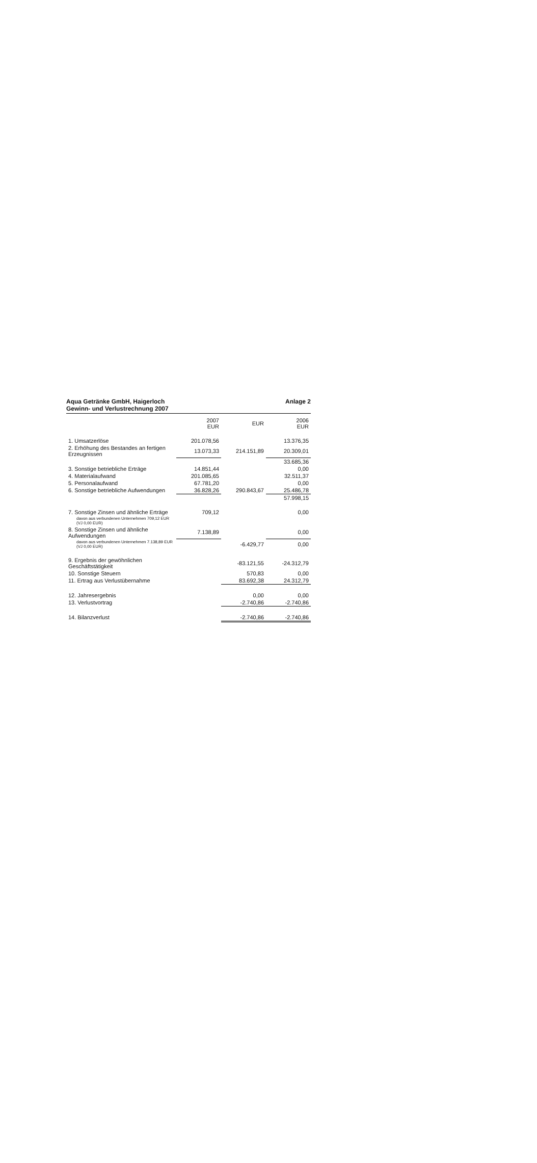Aqua Getränke GmbH, Haigerloch Anlage 2
Gewinn- und Verlustrechnung 2007
| | 2007 EUR | EUR | 2006 EUR |
| --- | --- | --- | --- |
| 1. Umsatzerlöse | 201.078,56 | | 13.376,35 |
| 2. Erhöhung des Bestandes an fertigen Erzeugnissen | 13.073,33 | 214.151,89 | 20.309,01 |
| | | | 33.685,36 |
| 3. Sonstige betriebliche Erträge | 14.851,44 | | 0,00 |
| 4. Materialaufwand | 201.085,65 | | 32.511,37 |
| 5. Personalaufwand | 67.781,20 | | 0,00 |
| 6. Sonstige betriebliche Aufwendungen | 36.828,26 | 290.843,67 | 25.486,78 |
| | | | 57.998,15 |
| 7. Sonstige Zinsen und ähnliche Erträge | 709,12 | | 0,00 |
| davon aus verbundenen Unternehmen 709,12 EUR (VJ 0,00 EUR) | | | |
| 8. Sonstige Zinsen und ähnliche Aufwendungen | 7.138,89 | | 0,00 |
| davon aus verbundenen Unternehmen 7.138,89 EUR (VJ 0,00 EUR) | | -6.429,77 | 0,00 |
| 9. Ergebnis der gewöhnlichen Geschäftstätigkeit | | -83.121,55 | -24.312,79 |
| 10. Sonstige Steuern | | 570,83 | 0,00 |
| 11. Ertrag aus Verlustübernahme | | 83.692,38 | 24.312,79 |
| 12. Jahresergebnis | | 0,00 | 0,00 |
| 13. Verlustvortrag | | -2.740,86 | -2.740,86 |
| 14. Bilanzverlust | | -2.740,86 | -2.740,86 |